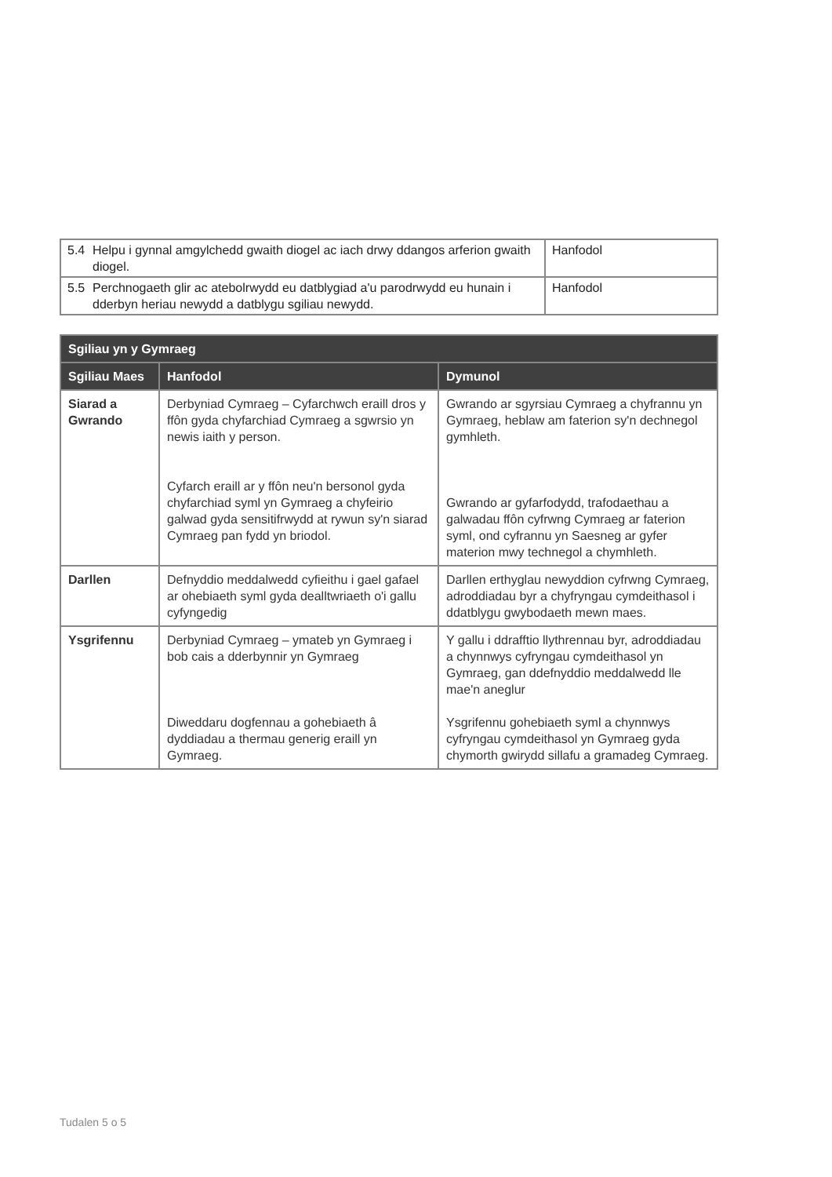| 5.4 Helpu i gynnal amgylchedd gwaith diogel ac iach drwy ddangos arferion gwaith diogel. | Hanfodol |
| 5.5 Perchnogaeth glir ac atebolrwydd eu datblygiad a'u parodrwydd eu hunain i dderbyn heriau newydd a datblygu sgiliau newydd. | Hanfodol |
| Sgiliau yn y Gymraeg | | |
| --- | --- | --- |
| Sgiliau Maes | Hanfodol | Dymunol |
| Siarad a Gwrando | Derbyniad Cymraeg – Cyfarchwch eraill dros y ffôn gyda chyfarchiad Cymraeg a sgwrsio yn newis iaith y person. Cyfarch eraill ar y ffôn neu'n bersonol gyda chyfarchiad syml yn Gymraeg a chyfeirio galwad gyda sensitifrwydd at rywun sy'n siarad Cymraeg pan fydd yn briodol. | Gwrando ar sgyrsiau Cymraeg a chyfrannu yn Gymraeg, heblaw am faterion sy'n dechnegol gymhleth. Gwrando ar gyfarfodydd, trafodaethau a galwadau ffôn cyfrwng Cymraeg ar faterion syml, ond cyfrannu yn Saesneg ar gyfer materion mwy technegol a chymhleth. |
| Darllen | Defnyddio meddalwedd cyfieithu i gael gafael ar ohebiaeth syml gyda dealltwriaeth o'i gallu cyfyngedig | Darllen erthyglau newyddion cyfrwng Cymraeg, adroddiadau byr a chyfryngau cymdeithasol i ddatblygu gwybodaeth mewn maes. |
| Ysgrifennu | Derbyniad Cymraeg – ymateb yn Gymraeg i bob cais a dderbynnir yn Gymraeg Diweddaru dogfennau a gohebiaeth â dyddiadau a thermau generig eraill yn Gymraeg. | Y gallu i ddrafftio llythrennau byr, adroddiadau a chynnwys cyfryngau cymdeithasol yn Gymraeg, gan ddefnyddio meddalwedd lle mae'n aneglur Ysgrifennu gohebiaeth syml a chynnwys cyfryngau cymdeithasol yn Gymraeg gyda chymorth gwirydd sillafu a gramadeg Cymraeg. |
Tudalen 5 o 5